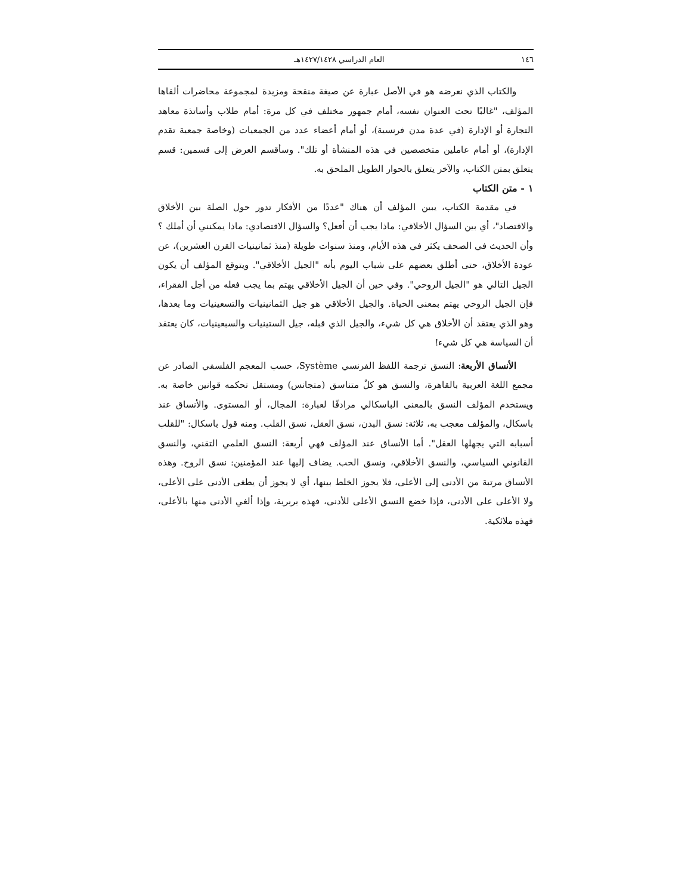١٤٦ العام الدراسي ١٤٢٧/١٤٢٨هـ
والكتاب الذي نعرضه هو في الأصل عبارة عن صيغة منقحة ومزيدة لمجموعة محاضرات ألقاها المؤلف، "غالبًا تحت العنوان نفسه، أمام جمهور مختلف في كل مرة: أمام طلاب وأساتذة معاهد التجارة أو الإدارة (في عدة مدن فرنسية)، أو أمام أعضاء عدد من الجمعيات (وخاصة جمعية تقدم الإدارة)، أو أمام عاملين متخصصين في هذه المنشأة أو تلك". وسأقسم العرض إلى قسمين: قسم يتعلق بمتن الكتاب، والآخر يتعلق بالحوار الطويل الملحق به.
١ - متن الكتاب
في مقدمة الكتاب، يبين المؤلف أن هناك "عددًا من الأفكار تدور حول الصلة بين الأخلاق والاقتصاد"، أي بين السؤال الأخلاقي: ماذا يجب أن أفعل؟ والسؤال الاقتصادي: ماذا يمكنني أن أملك ؟ وأن الحديث في الصحف يكثر في هذه الأيام، ومنذ سنوات طويلة (منذ ثمانينيات القرن العشرين)، عن عودة الأخلاق، حتى أطلق بعضهم على شباب اليوم بأنه "الجيل الأخلاقي". ويتوقع المؤلف أن يكون الجيل التالي هو "الجيل الروحي". وفي حين أن الجيل الأخلاقي يهتم بما يجب فعله من أجل الفقراء، فإن الجيل الروحي يهتم بمعنى الحياة. والجيل الأخلاقي هو جيل الثمانينيات والتسعينيات وما بعدها، وهو الذي يعتقد أن الأخلاق هي كل شيء، والجيل الذي قبله، جيل الستينيات والسبعينيات، كان يعتقد أن السياسة هي كل شيء!
الأنساق الأربعة: النسق ترجمة اللفظ الفرنسي Système، حسب المعجم الفلسفي الصادر عن مجمع اللغة العربية بالقاهرة، والنسق هو كلٌ متناسق (متجانس) ومستقل تحكمه قوانين خاصة به. ويستخدم المؤلف النسق بالمعنى الباسكالي مرادفًا لعبارة: المجال، أو المستوى. والأنساق عند باسكال، والمؤلف معجب به، ثلاثة: نسق البدن، نسق العقل، نسق القلب. ومنه قول باسكال: "للقلب أسبابه التي يجهلها العقل". أما الأنساق عند المؤلف فهي أربعة: النسق العلمي التقني، والنسق القانوني السياسي، والنسق الأخلاقي، ونسق الحب. يضاف إليها عند المؤمنين: نسق الروح. وهذه الأنساق مرتبة من الأدنى إلى الأعلى، فلا يجوز الخلط بينها، أي لا يجوز أن يطغى الأدنى على الأعلى، ولا الأعلى على الأدنى، فإذا خضع النسق الأعلى للأدنى، فهذه بربرية، وإذا ألغي الأدنى منها بالأعلى، فهذه ملائكية.